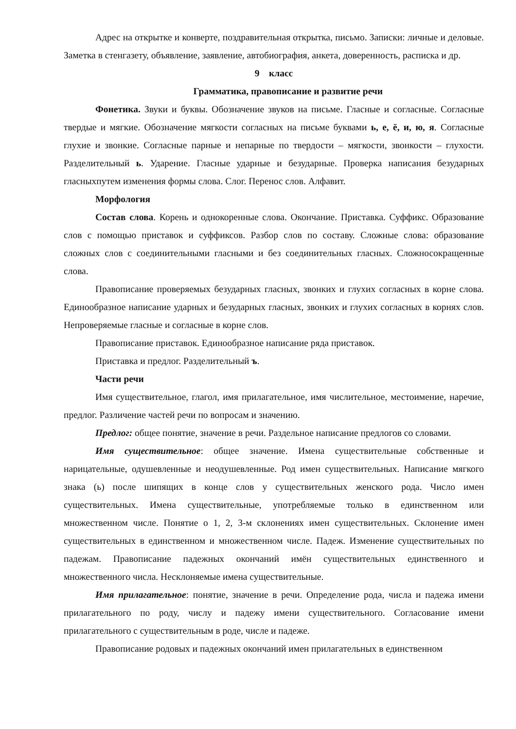Адрес на открытке и конверте, поздравительная открытка, письмо. Записки: личные и деловые. Заметка в стенгазету, объявление, заявление, автобиография, анкета, доверенность, расписка и др.
9 класс
Грамматика, правописание и развитие речи
Фонетика. Звуки и буквы. Обозначение звуков на письме. Гласные и согласные. Согласные твердые и мягкие. Обозначение мягкости согласных на письме буквами ь, е, ё, и, ю, я. Согласные глухие и звонкие. Согласные парные и непарные по твердости – мягкости, звонкости – глухости. Разделительный ь. Ударение. Гласные ударные и безударные. Проверка написания безударных гласныхпутем изменения формы слова. Слог. Перенос слов. Алфавит.
Морфология
Состав слова. Корень и однокоренные слова. Окончание. Приставка. Суффикс. Образование слов с помощью приставок и суффиксов. Разбор слов по составу. Сложные слова: образование сложных слов с соединительными гласными и без соединительных гласных. Сложносокращенные слова.
Правописание проверяемых безударных гласных, звонких и глухих согласных в корне слова. Единообразное написание ударных и безударных гласных, звонких и глухих согласных в корнях слов. Непроверяемые гласные и согласные в корне слов.
Правописание приставок. Единообразное написание ряда приставок.
Приставка и предлог. Разделительный ъ.
Части речи
Имя существительное, глагол, имя прилагательное, имя числительное, местоимение, наречие, предлог. Различение частей речи по вопросам и значению.
Предлог: общее понятие, значение в речи. Раздельное написание предлогов со словами.
Имя существительное: общее значение. Имена существительные собственные и нарицательные, одушевленные и неодушевленные. Род имен существительных. Написание мягкого знака (ь) после шипящих в конце слов у существительных женского рода. Число имен существительных. Имена существительные, употребляемые только в единственном или множественном числе. Понятие о 1, 2, 3-м склонениях имен существительных. Склонение имен существительных в единственном и множественном числе. Падеж. Изменение существительных по падежам. Правописание падежных окончаний имён существительных единственного и множественного числа. Несклоняемые имена существительные.
Имя прилагательное: понятие, значение в речи. Определение рода, числа и падежа имени прилагательного по роду, числу и падежу имени существительного. Согласование имени прилагательного с существительным в роде, числе и падеже.
Правописание родовых и падежных окончаний имен прилагательных в единственном